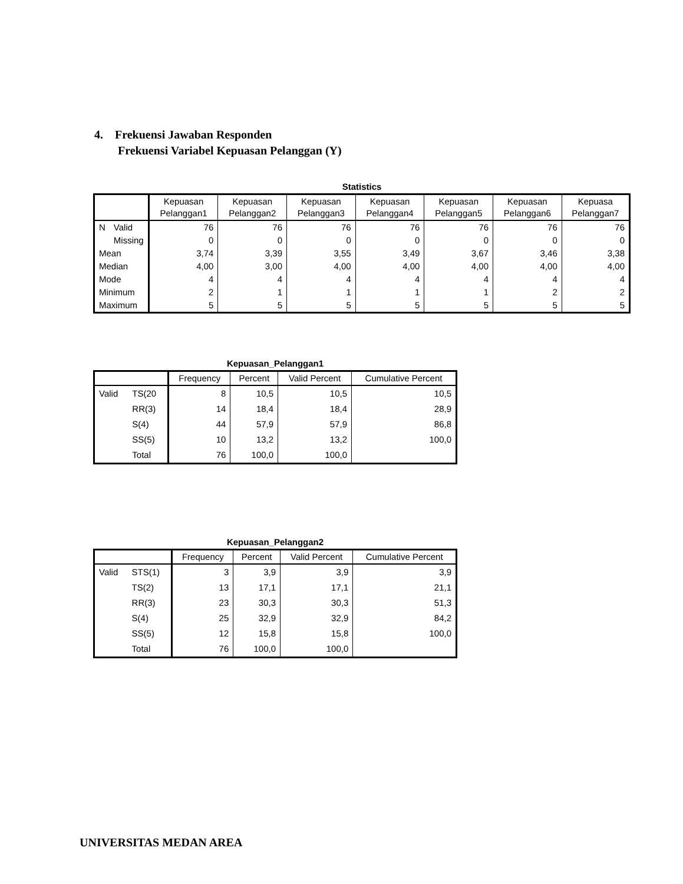4. Frekuensi Jawaban Responden
Frekuensi Variabel Kepuasan Pelanggan (Y)
Statistics
| | | Kepuasan Pelanggan1 | Kepuasan Pelanggan2 | Kepuasan Pelanggan3 | Kepuasan Pelanggan4 | Kepuasan Pelanggan5 | Kepuasan Pelanggan6 | Kepuasa Pelanggan7 |
| --- | --- | --- | --- | --- | --- | --- | --- | --- |
| N | Valid | 76 | 76 | 76 | 76 | 76 | 76 | 76 |
| | Missing | 0 | 0 | 0 | 0 | 0 | 0 | 0 |
| Mean | | 3,74 | 3,39 | 3,55 | 3,49 | 3,67 | 3,46 | 3,38 |
| Median | | 4,00 | 3,00 | 4,00 | 4,00 | 4,00 | 4,00 | 4,00 |
| Mode | | 4 | 4 | 4 | 4 | 4 | 4 | 4 |
| Minimum | | 2 | 1 | 1 | 1 | 1 | 2 | 2 |
| Maximum | | 5 | 5 | 5 | 5 | 5 | 5 | 5 |
Kepuasan_Pelanggan1
| | | Frequency | Percent | Valid Percent | Cumulative Percent |
| --- | --- | --- | --- | --- | --- |
| Valid | TS(20 | 8 | 10,5 | 10,5 | 10,5 |
| | RR(3) | 14 | 18,4 | 18,4 | 28,9 |
| | S(4) | 44 | 57,9 | 57,9 | 86,8 |
| | SS(5) | 10 | 13,2 | 13,2 | 100,0 |
| | Total | 76 | 100,0 | 100,0 | |
Kepuasan_Pelanggan2
| | | Frequency | Percent | Valid Percent | Cumulative Percent |
| --- | --- | --- | --- | --- | --- |
| Valid | STS(1) | 3 | 3,9 | 3,9 | 3,9 |
| | TS(2) | 13 | 17,1 | 17,1 | 21,1 |
| | RR(3) | 23 | 30,3 | 30,3 | 51,3 |
| | S(4) | 25 | 32,9 | 32,9 | 84,2 |
| | SS(5) | 12 | 15,8 | 15,8 | 100,0 |
| | Total | 76 | 100,0 | 100,0 | |
UNIVERSITAS MEDAN AREA